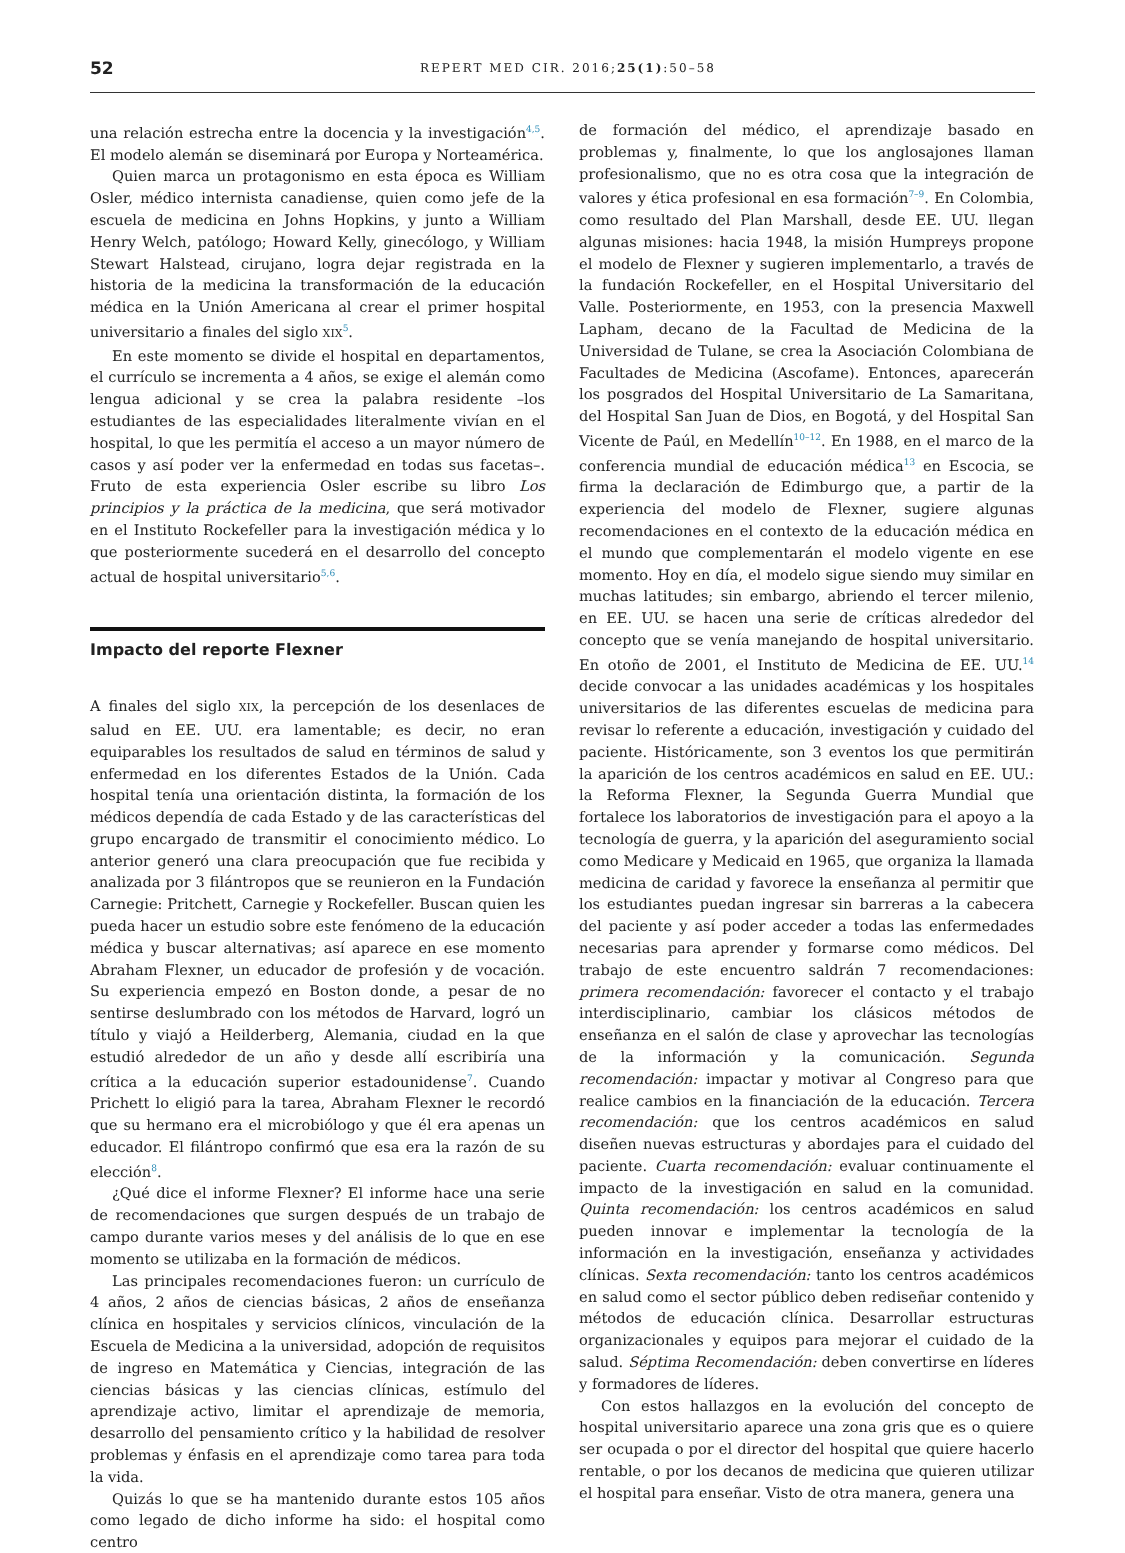52 REPERT MED CIR. 2016;25(1):50–58
una relación estrecha entre la docencia y la investigación<sup>4,5</sup>. El modelo alemán se diseminará por Europa y Norteamérica.
Quien marca un protagonismo en esta época es William Osler, médico internista canadiense, quien como jefe de la escuela de medicina en Johns Hopkins, y junto a William Henry Welch, patólogo; Howard Kelly, ginecólogo, y William Stewart Halstead, cirujano, logra dejar registrada en la historia de la medicina la transformación de la educación médica en la Unión Americana al crear el primer hospital universitario a finales del siglo XIX<sup>5</sup>.
En este momento se divide el hospital en departamentos, el currículo se incrementa a 4 años, se exige el alemán como lengua adicional y se crea la palabra residente –los estudiantes de las especialidades literalmente vivían en el hospital, lo que les permitía el acceso a un mayor número de casos y así poder ver la enfermedad en todas sus facetas–. Fruto de esta experiencia Osler escribe su libro Los principios y la práctica de la medicina, que será motivador en el Instituto Rockefeller para la investigación médica y lo que posteriormente sucederá en el desarrollo del concepto actual de hospital universitario<sup>5,6</sup>.
Impacto del reporte Flexner
A finales del siglo XIX, la percepción de los desenlaces de salud en EE. UU. era lamentable; es decir, no eran equiparables los resultados de salud en términos de salud y enfermedad en los diferentes Estados de la Unión. Cada hospital tenía una orientación distinta, la formación de los médicos dependía de cada Estado y de las características del grupo encargado de transmitir el conocimiento médico. Lo anterior generó una clara preocupación que fue recibida y analizada por 3 filántropos que se reunieron en la Fundación Carnegie: Pritchett, Carnegie y Rockefeller. Buscan quien les pueda hacer un estudio sobre este fenómeno de la educación médica y buscar alternativas; así aparece en ese momento Abraham Flexner, un educador de profesión y de vocación. Su experiencia empezó en Boston donde, a pesar de no sentirse deslumbrado con los métodos de Harvard, logró un título y viajó a Heilderberg, Alemania, ciudad en la que estudió alrededor de un año y desde allí escribiría una crítica a la educación superior estadounidense<sup>7</sup>. Cuando Prichett lo eligió para la tarea, Abraham Flexner le recordó que su hermano era el microbiólogo y que él era apenas un educador. El filántropo confirmó que esa era la razón de su elección<sup>8</sup>.
¿Qué dice el informe Flexner? El informe hace una serie de recomendaciones que surgen después de un trabajo de campo durante varios meses y del análisis de lo que en ese momento se utilizaba en la formación de médicos.
Las principales recomendaciones fueron: un currículo de 4 años, 2 años de ciencias básicas, 2 años de enseñanza clínica en hospitales y servicios clínicos, vinculación de la Escuela de Medicina a la universidad, adopción de requisitos de ingreso en Matemática y Ciencias, integración de las ciencias básicas y las ciencias clínicas, estímulo del aprendizaje activo, limitar el aprendizaje de memoria, desarrollo del pensamiento crítico y la habilidad de resolver problemas y énfasis en el aprendizaje como tarea para toda la vida.
Quizás lo que se ha mantenido durante estos 105 años como legado de dicho informe ha sido: el hospital como centro
de formación del médico, el aprendizaje basado en problemas y, finalmente, lo que los anglosajones llaman profesionalismo, que no es otra cosa que la integración de valores y ética profesional en esa formación<sup>7–9</sup>. En Colombia, como resultado del Plan Marshall, desde EE. UU. llegan algunas misiones: hacia 1948, la misión Humpreys propone el modelo de Flexner y sugieren implementarlo, a través de la fundación Rockefeller, en el Hospital Universitario del Valle. Posteriormente, en 1953, con la presencia Maxwell Lapham, decano de la Facultad de Medicina de la Universidad de Tulane, se crea la Asociación Colombiana de Facultades de Medicina (Ascofame). Entonces, aparecerán los posgrados del Hospital Universitario de La Samaritana, del Hospital San Juan de Dios, en Bogotá, y del Hospital San Vicente de Paúl, en Medellín<sup>10–12</sup>. En 1988, en el marco de la conferencia mundial de educación médica<sup>13</sup> en Escocia, se firma la declaración de Edimburgo que, a partir de la experiencia del modelo de Flexner, sugiere algunas recomendaciones en el contexto de la educación médica en el mundo que complementarán el modelo vigente en ese momento. Hoy en día, el modelo sigue siendo muy similar en muchas latitudes; sin embargo, abriendo el tercer milenio, en EE. UU. se hacen una serie de críticas alrededor del concepto que se venía manejando de hospital universitario. En otoño de 2001, el Instituto de Medicina de EE. UU.<sup>14</sup> decide convocar a las unidades académicas y los hospitales universitarios de las diferentes escuelas de medicina para revisar lo referente a educación, investigación y cuidado del paciente. Históricamente, son 3 eventos los que permitirán la aparición de los centros académicos en salud en EE. UU.: la Reforma Flexner, la Segunda Guerra Mundial que fortalece los laboratorios de investigación para el apoyo a la tecnología de guerra, y la aparición del aseguramiento social como Medicare y Medicaid en 1965, que organiza la llamada medicina de caridad y favorece la enseñanza al permitir que los estudiantes puedan ingresar sin barreras a la cabecera del paciente y así poder acceder a todas las enfermedades necesarias para aprender y formarse como médicos. Del trabajo de este encuentro saldrán 7 recomendaciones: primera recomendación: favorecer el contacto y el trabajo interdisciplinario, cambiar los clásicos métodos de enseñanza en el salón de clase y aprovechar las tecnologías de la información y la comunicación. Segunda recomendación: impactar y motivar al Congreso para que realice cambios en la financiación de la educación. Tercera recomendación: que los centros académicos en salud diseñen nuevas estructuras y abordajes para el cuidado del paciente. Cuarta recomendación: evaluar continuamente el impacto de la investigación en salud en la comunidad. Quinta recomendación: los centros académicos en salud pueden innovar e implementar la tecnología de la información en la investigación, enseñanza y actividades clínicas. Sexta recomendación: tanto los centros académicos en salud como el sector público deben rediseñar contenido y métodos de educación clínica. Desarrollar estructuras organizacionales y equipos para mejorar el cuidado de la salud. Séptima Recomendación: deben convertirse en líderes y formadores de líderes.
Con estos hallazgos en la evolución del concepto de hospital universitario aparece una zona gris que es o quiere ser ocupada o por el director del hospital que quiere hacerlo rentable, o por los decanos de medicina que quieren utilizar el hospital para enseñar. Visto de otra manera, genera una